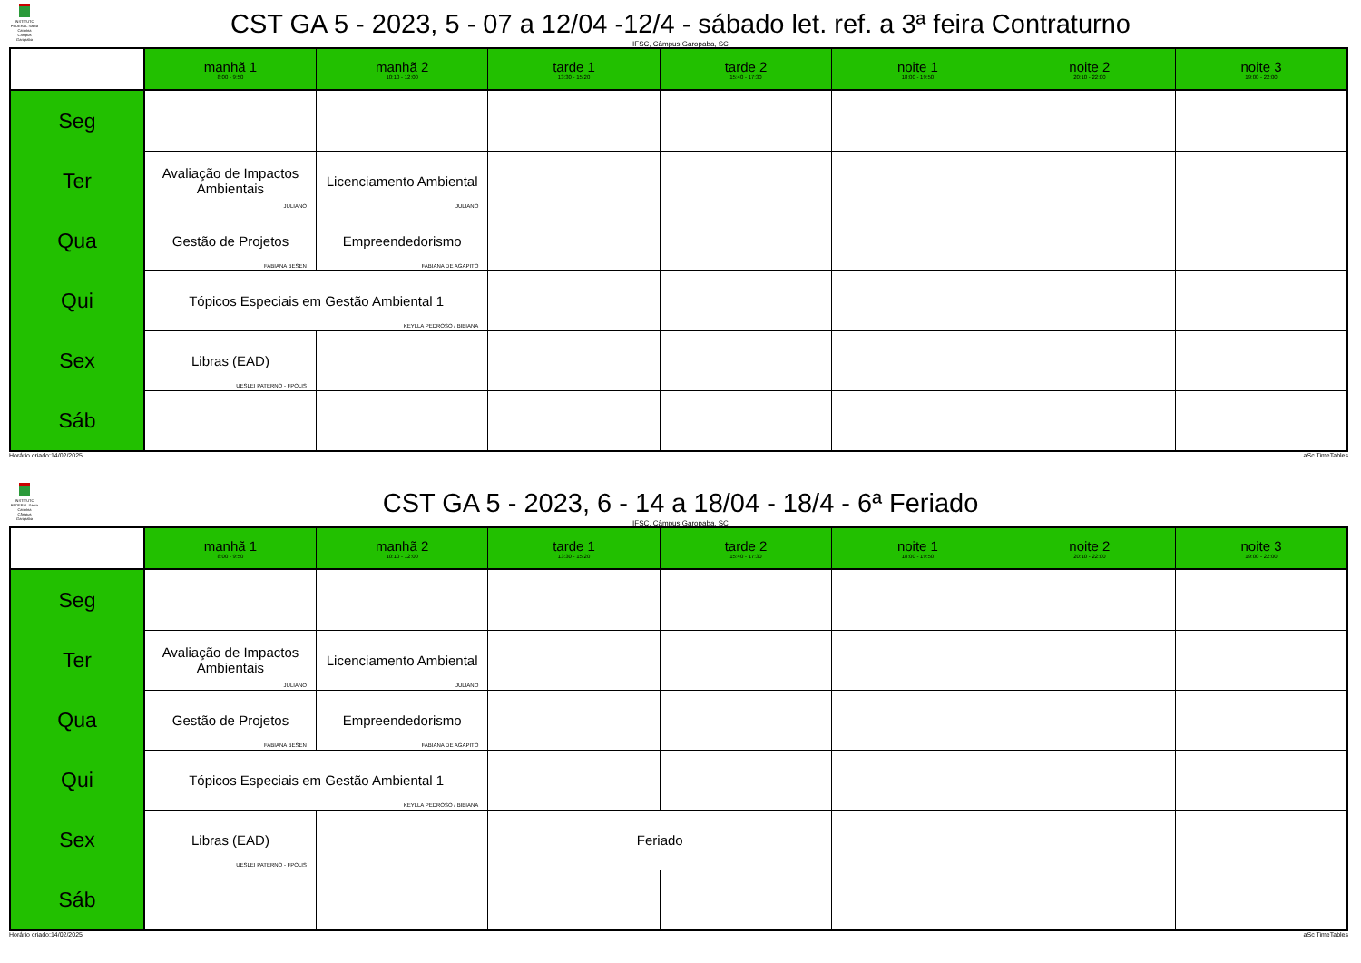INSTITUTO FEDERAL Santa Catarina Câmpus Garopaba
CST GA 5 - 2023, 5 - 07 a 12/04 -12/4 - sábado let. ref. a 3ª feira Contraturno
IFSC, Câmpus Garopaba, SC
| | manhã 1 8:00 - 9:50 | manhã 2 10:10 - 12:00 | tarde 1 13:30 - 15:20 | tarde 2 15:40 - 17:30 | noite 1 18:00 - 19:50 | noite 2 20:10 - 22:00 | noite 3 19:00 - 22:00 |
| --- | --- | --- | --- | --- | --- | --- | --- |
| Seg | | | | | | | |
| Ter | Avaliação de Impactos Ambientais JULIANO | Licenciamento Ambiental JULIANO | | | | | |
| Qua | Gestão de Projetos FABIANA BESEN | Empreendedorismo FABIANA DE AGAPITO | | | | | |
| Qui | Tópicos Especiais em Gestão Ambiental 1 KEYLLA PEDROSO / BIBIANA | | | | | | |
| Sex | Libras (EAD) UESLEI PATERNO - FPOLIS | | | | | | |
| Sáb | | | | | | | |
Horário criado:14/02/2025 aSc TimeTables
INSTITUTO FEDERAL Santa Catarina Câmpus Garopaba
CST GA 5 - 2023, 6 - 14 a 18/04 - 18/4 - 6ª Feriado
IFSC, Câmpus Garopaba, SC
| | manhã 1 8:00 - 9:50 | manhã 2 10:10 - 12:00 | tarde 1 13:30 - 15:20 | tarde 2 15:40 - 17:30 | noite 1 18:00 - 19:50 | noite 2 20:10 - 22:00 | noite 3 19:00 - 22:00 |
| --- | --- | --- | --- | --- | --- | --- | --- |
| Seg | | | | | | | |
| Ter | Avaliação de Impactos Ambientais JULIANO | Licenciamento Ambiental JULIANO | | | | | |
| Qua | Gestão de Projetos FABIANA BESEN | Empreendedorismo FABIANA DE AGAPITO | | | | | |
| Qui | Tópicos Especiais em Gestão Ambiental 1 KEYLLA PEDROSO / BIBIANA | | | | | | |
| Sex | Libras (EAD) UESLEI PATERNO - FPOLIS | | Feriado | | | | |
| Sáb | | | | | | | |
Horário criado:14/02/2025 aSc TimeTables